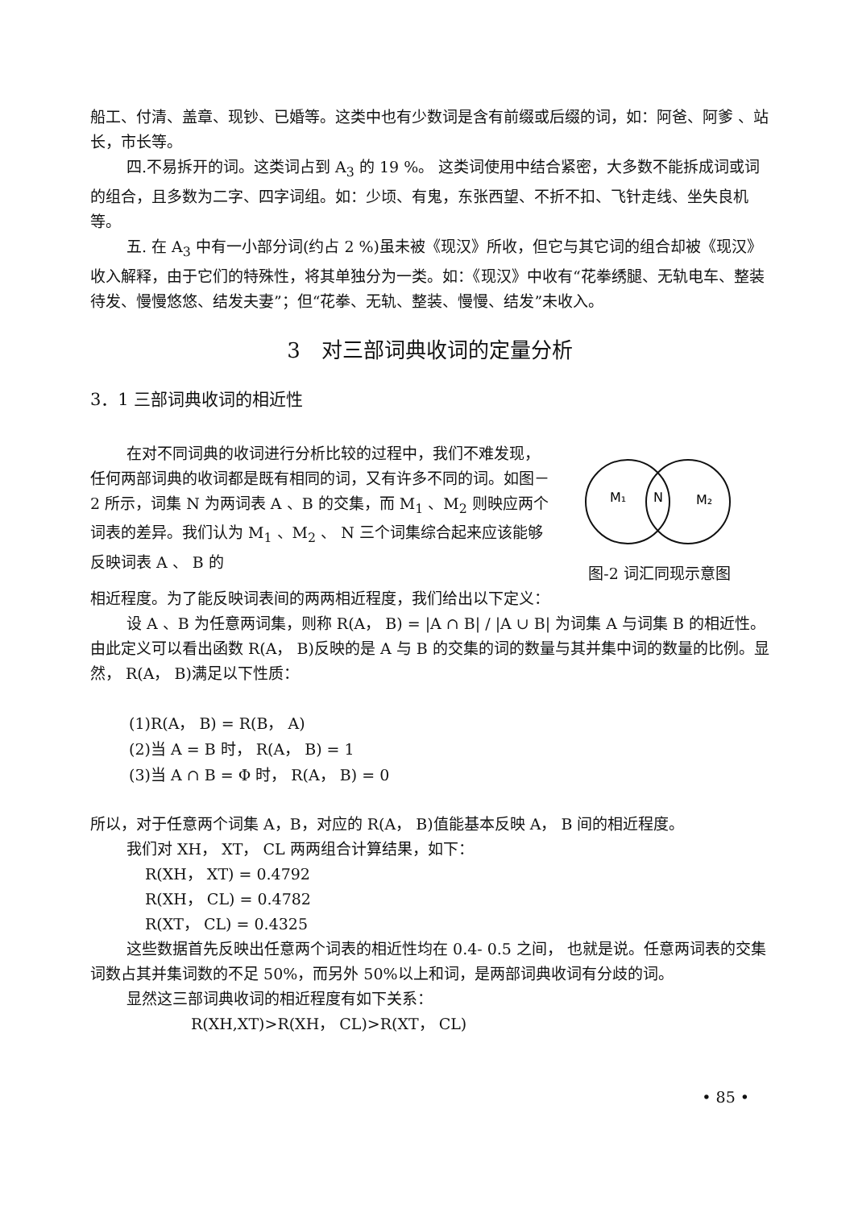船工、付清、盖章、现钞、已婚等。这类中也有少数词是含有前缀或后缀的词，如：阿爸、阿爹 、站长，市长等。
四.不易拆开的词。这类词占到 A<sub>3</sub> 的 19 %。 这类词使用中结合紧密，大多数不能拆成词或词的组合，且多数为二字、四字词组。如：少顷、有鬼，东张西望、不折不扣、飞针走线、坐失良机等。
五. 在 A<sub>3</sub> 中有一小部分词(约占 2 %)虽未被《现汉》所收，但它与其它词的组合却被《现汉》收入解释，由于它们的特殊性，将其单独分为一类。如：《现汉》中收有“花拳绣腿、无轨电车、整装待发、慢慢悠悠、结发夫妻”；但“花拳、无轨、整装、慢慢、结发”未收入。
3　对三部词典收词的定量分析
3．1 三部词典收词的相近性
在对不同词典的收词进行分析比较的过程中，我们不难发现，任何两部词典的收词都是既有相同的词，又有许多不同的词。如图－2 所示，词集 N 为两词表 A 、B 的交集，而 M<sub>1</sub> 、M<sub>2</sub> 则映应两个词表的差异。我们认为 M<sub>1</sub> 、M<sub>2</sub> 、 N 三个词集综合起来应该能够反映词表 A 、 B 的
M₁
N
M₂
图-2 词汇同现示意图
相近程度。为了能反映词表间的两两相近程度，我们给出以下定义：
设 A 、B 为任意两词集，则称 R(A， B) = |A ∩ B| / |A ∪ B| 为词集 A 与词集 B 的相近性。由此定义可以看出函数 R(A， B)反映的是 A 与 B 的交集的词的数量与其并集中词的数量的比例。显然， R(A， B)满足以下性质：
(1)R(A， B) = R(B， A)
(2)当 A = B 时， R(A， B) = 1
(3)当 A ∩ B = Φ 时， R(A， B) = 0
所以，对于任意两个词集 A，B，对应的 R(A， B)值能基本反映 A， B 间的相近程度。
我们对 XH， XT， CL 两两组合计算结果，如下：
R(XH， XT) = 0.4792
R(XH， CL) = 0.4782
R(XT， CL) = 0.4325
这些数据首先反映出任意两个词表的相近性均在 0.4- 0.5 之间， 也就是说。任意两词表的交集词数占其并集词数的不足 50%，而另外 50%以上和词，是两部词典收词有分歧的词。
显然这三部词典收词的相近程度有如下关系：
R(XH,XT)>R(XH， CL)>R(XT， CL)
• 85 •